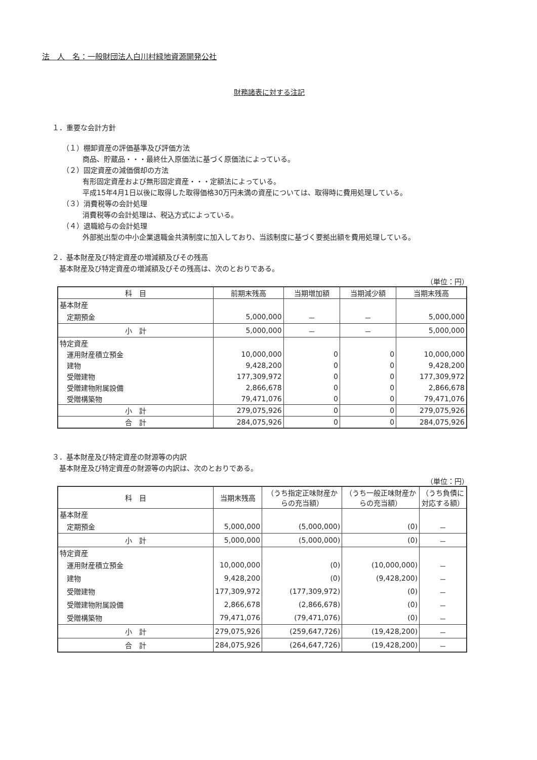法　人　名：一般財団法人白川村緑地資源開発公社
財務諸表に対する注記
１．重要な会計方針
（１）棚卸資産の評価基準及び評価方法
商品、貯蔵品・・・最終仕入原価法に基づく原価法によっている。
（２）固定資産の減価償却の方法
有形固定資産および無形固定資産・・・定額法によっている。
平成15年4月1日以後に取得した取得価格30万円未満の資産については、取得時に費用処理している。
（３）消費税等の会計処理
消費税等の会計処理は、税込方式によっている。
（４）退職給与の会計処理
外部拠出型の中小企業退職金共済制度に加入しており、当該制度に基づく要拠出額を費用処理している。
２．基本財産及び特定資産の増減額及びその残高
　基本財産及び特定資産の増減額及びその残高は、次のとおりである。
（単位：円）
| 科 目 | 前期末残高 | 当期増加額 | 当期減少額 | 当期末残高 |
| --- | --- | --- | --- | --- |
| 基本財産 | | | | |
| 定期預金 | 5,000,000 | － | － | 5,000,000 |
| 小 計 | 5,000,000 | － | － | 5,000,000 |
| 特定資産 | | | | |
| 運用財産積立預金 | 10,000,000 | 0 | 0 | 10,000,000 |
| 建物 | 9,428,200 | 0 | 0 | 9,428,200 |
| 受贈建物 | 177,309,972 | 0 | 0 | 177,309,972 |
| 受贈建物附属設備 | 2,866,678 | 0 | 0 | 2,866,678 |
| 受贈構築物 | 79,471,076 | 0 | 0 | 79,471,076 |
| 小 計 | 279,075,926 | 0 | 0 | 279,075,926 |
| 合 計 | 284,075,926 | 0 | 0 | 284,075,926 |
３．基本財産及び特定資産の財源等の内訳
　基本財産及び特定資産の財源等の内訳は、次のとおりである。
（単位：円）
| 科 目 | 当期末残高 | （うち指定正味財産からの充当額） | （うち一般正味財産からの充当額） | （うち負債に対応する額） |
| --- | --- | --- | --- | --- |
| 基本財産 | | | | |
| 定期預金 | 5,000,000 | (5,000,000) | (0) | － |
| 小 計 | 5,000,000 | (5,000,000) | (0) | － |
| 特定資産 | | | | |
| 運用財産積立預金 | 10,000,000 | (0) | (10,000,000) | － |
| 建物 | 9,428,200 | (0) | (9,428,200) | － |
| 受贈建物 | 177,309,972 | (177,309,972) | (0) | － |
| 受贈建物附属設備 | 2,866,678 | (2,866,678) | (0) | － |
| 受贈構築物 | 79,471,076 | (79,471,076) | (0) | － |
| 小 計 | 279,075,926 | (259,647,726) | (19,428,200) | － |
| 合 計 | 284,075,926 | (264,647,726) | (19,428,200) | － |